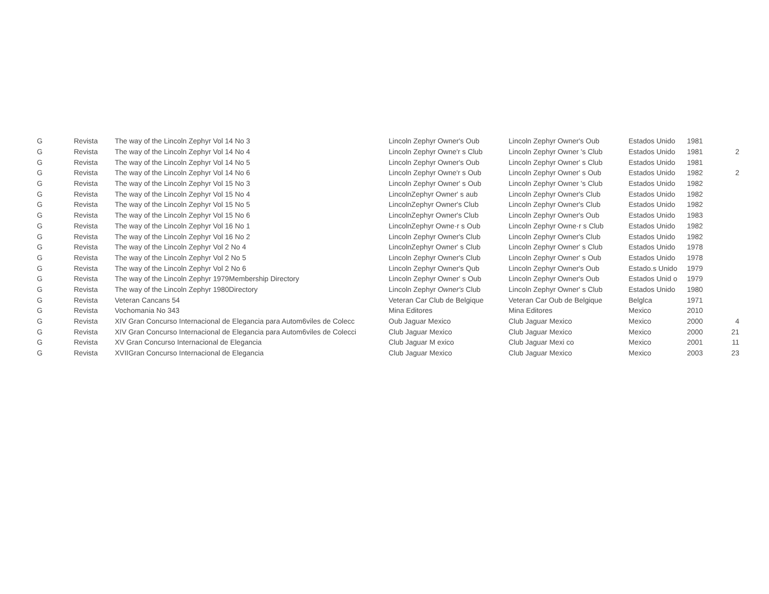| G | Revista | The way of the Lincoln Zephyr Vol 14 No 3 | Lincoln Zephyr Owner's Oub | Lincoln Zephyr Owner's Oub | Estados Unido | 1981 | |
| G | Revista | The way of the Lincoln Zephyr Vol 14 No 4 | Lincoln Zephyr Owne'r s Club | Lincoln Zephyr Owner 's Club | Estados Unido | 1981 | 2 |
| G | Revista | The way of the Lincoln Zephyr Vol 14 No 5 | Lincoln Zephyr Owner's Oub | Lincoln Zephyr Owner' s Club | Estados Unido | 1981 | |
| G | Revista | The way of the Lincoln Zephyr Vol 14 No 6 | Lincoln Zephyr Owne'r s Oub | Lincoln Zephyr Owner' s Oub | Estados Unido | 1982 | 2 |
| G | Revista | The way of the Lincoln Zephyr Vol 15 No 3 | Lincoln Zephyr Owner' s Oub | Lincoln Zephyr Owner 's Club | Estados Unido | 1982 | |
| G | Revista | The way of the Lincoln Zephyr Vol 15 No 4 | LincolnZephyr Owner' s aub | Lincoln Zephyr Owner's Club | Estados Unido | 1982 | |
| G | Revista | The way of the Lincoln Zephyr Vol 15 No 5 | LincolnZephyr Owner's Club | Lincoln Zephyr Owner's Club | Estados Unido | 1982 | |
| G | Revista | The way of the Lincoln Zephyr Vol 15 No 6 | LincolnZephyr Owner's Club | Lincoln Zephyr Owner's Oub | Estados Unido | 1983 | |
| G | Revista | The way of the Lincoln Zephyr Vol 16 No 1 | LincolnZephyr Owne·r s Oub | Lincoln Zephyr Owne·r s Club | Estados Unido | 1982 | |
| G | Revista | The way of the Lincoln Zephyr Vol 16 No 2 | Lincoln Zephyr Owner's Club | Lincoln Zephyr Owner's Club | Estados Unido | 1982 | |
| G | Revista | The way of the Lincoln Zephyr Vol 2 No 4 | LincolnZephyr Owner' s Club | Lincoln Zephyr Owner' s Club | Estados Unido | 1978 | |
| G | Revista | The way of the Lincoln Zephyr Vol 2 No 5 | Lincoln Zephyr Owner's Club | Lincoln Zephyr Owner' s Oub | Estados Unido | 1978 | |
| G | Revista | The way of the Lincoln Zephyr Vol 2 No 6 | Lincoln Zephyr Owner's Qub | Lincoln Zephyr Owner's Oub | Estado.s Unido | 1979 | |
| G | Revista | The way of the Lincoln Zephyr 1979Membership Directory | Lincoln Zephyr Owner' s Oub | Lincoln Zephyr Owner's Oub | Estados Unid o | 1979 | |
| G | Revista | The way of the Lincoln Zephyr 1980Directory | Lincoln Zephyr Owner's Club | Lincoln Zephyr Owner' s Club | Estados Unido | 1980 | |
| G | Revista | Veteran Cancans 54 | Veteran Car Club de Belgique | Veteran Car Oub de Belgique | Belglca | 1971 | |
| G | Revista | Vochomania No 343 | Mina Editores | Mina Editores | Mexico | 2010 | |
| G | Revista | XIV Gran Concurso Internacional de Elegancia para Autom6viles de Colecc | Oub Jaguar Mexico | Club Jaguar Mexico | Mexico | 2000 | 4 |
| G | Revista | XIV Gran Concurso Internacional de Elegancia para Autom6viles de Colecci | Club Jaguar Mexico | Club Jaguar Mexico | Mexico | 2000 | 21 |
| G | Revista | XV Gran Concurso Internacional de Elegancia | Club Jaguar M exico | Club Jaguar Mexi co | Mexico | 2001 | 11 |
| G | Revista | XVIIGran Concurso Internacional de Elegancia | Club Jaguar Mexico | Club Jaguar Mexico | Mexico | 2003 | 23 |